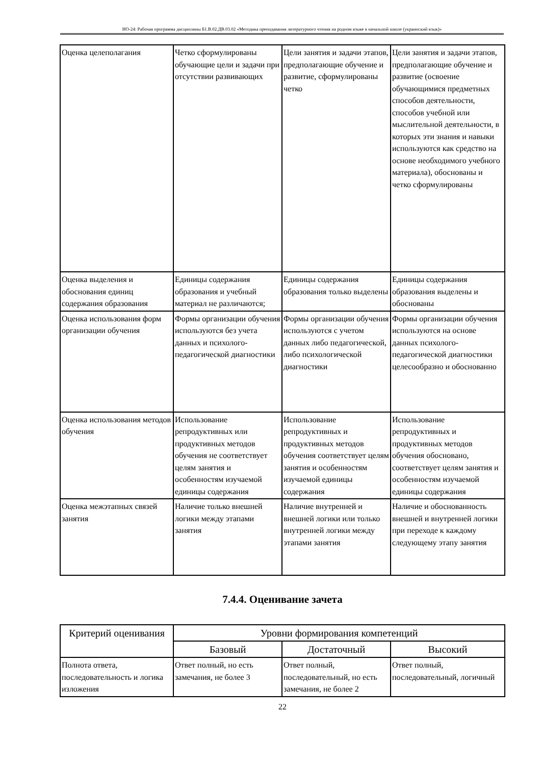НО-24: Рабочая программа дисциплины Б1.В.02.ДВ.03.02 «Методика преподавания литературного чтения на родном языке в начальной школе (украинский язык)»
| Оценка целеполагания | Четко сформулированы обучающие цели и задачи при отсутствии развивающих | Цели занятия и задачи этапов, предполагающие обучение и развитие, сформулированы четко | Цели занятия и задачи этапов, предполагающие обучение и развитие (освоение обучающимися предметных способов деятельности, способов учебной или мыслительной деятельности, в которых эти знания и навыки используются как средство на основе необходимого учебного материала), обоснованы и четко сформулированы |
| Оценка выделения и обоснования единиц содержания образования | Единицы содержания образования и учебный материал не различаются; | Единицы содержания образования только выделены | Единицы содержания образования выделены и обоснованы |
| Оценка использования форм организации обучения | Формы организации обучения используются без учета данных и психолого-педагогической диагностики | Формы организации обучения используются с учетом данных либо педагогической, либо психологической диагностики | Формы организации обучения используются на основе данных психолого-педагогической диагностики целесообразно и обоснованно |
| Оценка использования методов обучения | Использование репродуктивных или продуктивных методов обучения не соответствует целям занятия и особенностям изучаемой единицы содержания | Использование репродуктивных и продуктивных методов обучения соответствует целям занятия и особенностям изучаемой единицы содержания | Использование репродуктивных и продуктивных методов обучения обосновано, соответствует целям занятия и особенностям изучаемой единицы содержания |
| Оценка межэтапных связей занятия | Наличие только внешней логики между этапами занятия | Наличие внутренней и внешней логики или только внутренней логики между этапами занятия | Наличие и обоснованность внешней и внутренней логики при переходе к каждому следующему этапу занятия |
7.4.4. Оценивание зачета
| Критерий оценивания | Уровни формирования компетенций | | |
| --- | --- | --- | --- |
| | Базовый | Достаточный | Высокий |
| Полнота ответа, последовательность и логика изложения | Ответ полный, но есть замечания, не более 3 | Ответ полный, последовательный, но есть замечания, не более 2 | Ответ полный, последовательный, логичный |
22